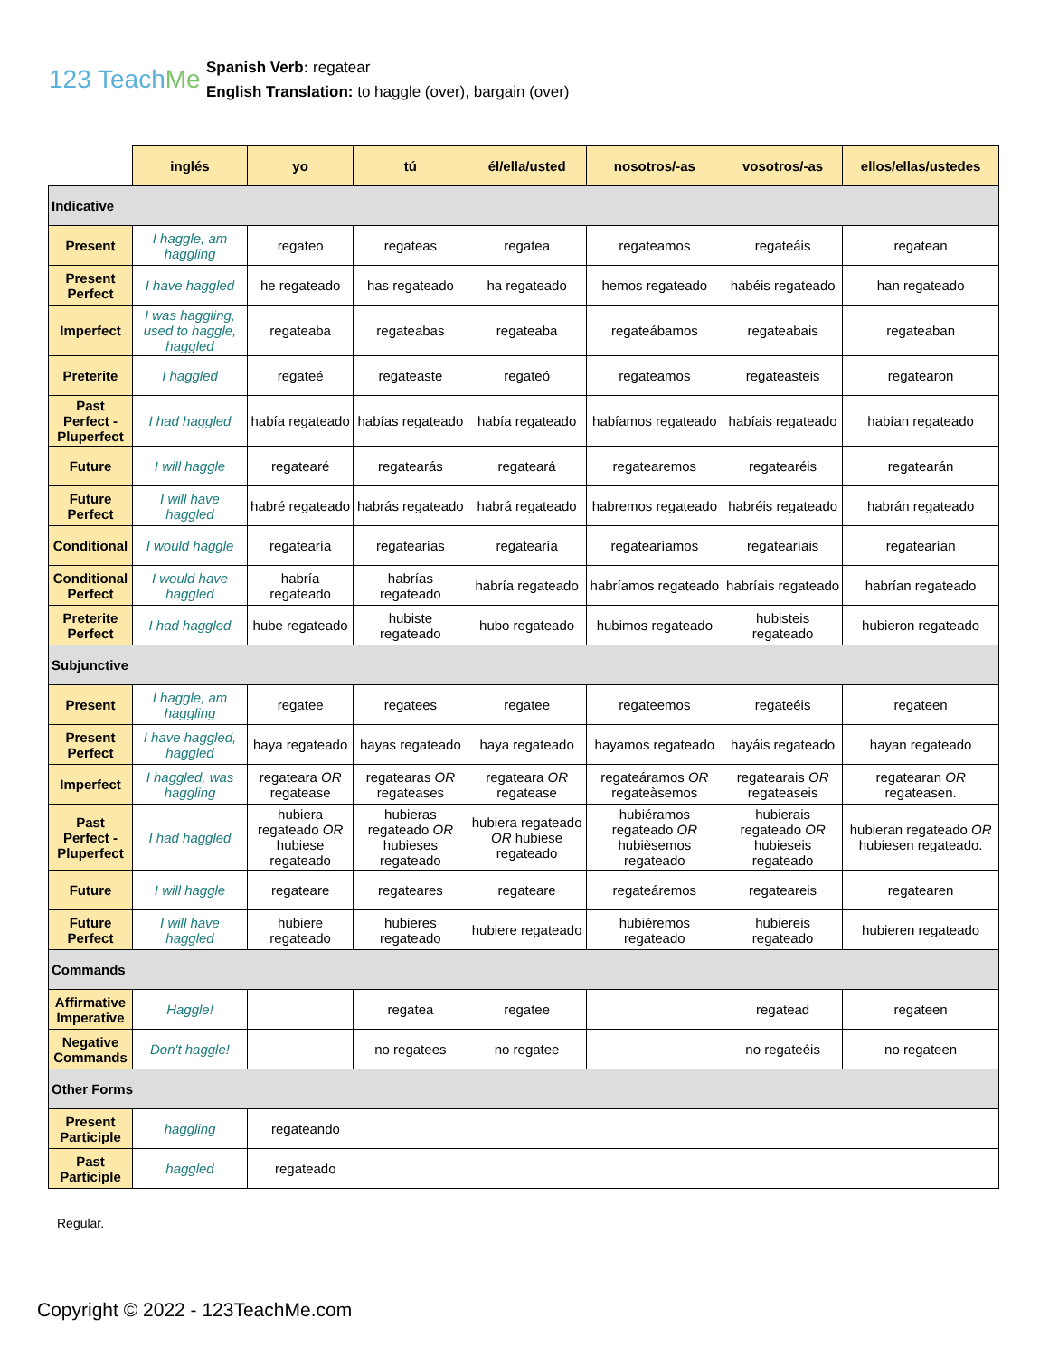123 TeachMe
Spanish Verb: regatear
English Translation: to haggle (over), bargain (over)
| | inglés | yo | tú | él/ella/usted | nosotros/-as | vosotros/-as | ellos/ellas/ustedes |
| Indicative | | | | | | | |
| Present | I haggle, am haggling | regateo | regateas | regatea | regateamos | regateáis | regatean |
| Present Perfect | I have haggled | he regateado | has regateado | ha regateado | hemos regateado | habéis regateado | han regateado |
| Imperfect | I was haggling, used to haggle, haggled | regateaba | regateabas | regateaba | regateábamos | regateabais | regateaban |
| Preterite | I haggled | regateé | regateaste | regateó | regateamos | regateasteis | regatearon |
| Past Perfect - Pluperfect | I had haggled | había regateado | habías regateado | había regateado | habíamos regateado | habíais regateado | habían regateado |
| Future | I will haggle | regatearé | regatearás | regateará | regatearemos | regatearéis | regatearán |
| Future Perfect | I will have haggled | habré regateado | habrás regateado | habrá regateado | habremos regateado | habréis regateado | habrán regateado |
| Conditional | I would haggle | regatearía | regatearías | regatearía | regatearíamos | regatearíais | regatearían |
| Conditional Perfect | I would have haggled | habría regateado | habrías regateado | habría regateado | habríamos regateado | habríais regateado | habrían regateado |
| Preterite Perfect | I had haggled | hube regateado | hubiste regateado | hubo regateado | hubimos regateado | hubisteis regateado | hubieron regateado |
| Subjunctive | | | | | | | |
| Present | I haggle, am haggling | regatee | regatees | regatee | regateemos | regateéis | regateen |
| Present Perfect | I have haggled, haggled | haya regateado | hayas regateado | haya regateado | hayamos regateado | hayáis regateado | hayan regateado |
| Imperfect | I haggled, was haggling | regateara OR regatease | regatearas OR regateases | regateara OR regatease | regateáramos OR regateàsemos | regatearais OR regateaseis | regatearan OR regateasen. |
| Past Perfect - Pluperfect | I had haggled | hubiera regateado OR hubiese regateado | hubieras regateado OR hubieses regateado | hubiera regateado OR hubiese regateado | hubiéramos regateado OR hubièsemos regateado | hubierais regateado OR hubieseis regateado | hubieran regateado OR hubiesen regateado. |
| Future | I will haggle | regateare | regateares | regateare | regateáremos | regateareis | regatearen |
| Future Perfect | I will have haggled | hubiere regateado | hubieres regateado | hubiere regateado | hubiéremos regateado | hubiereis regateado | hubieren regateado |
| Commands | | | | | | | |
| Affirmative Imperative | Haggle! | | regatea | regatee | | regatead | regateen |
| Negative Commands | Don't haggle! | | no regatees | no regatee | | no regateéis | no regateen |
| Other Forms | | | | | | | |
| Present Participle | haggling | regateando | | | | | |
| Past Participle | haggled | regateado | | | | | |
Regular.
Copyright © 2022 - 123TeachMe.com